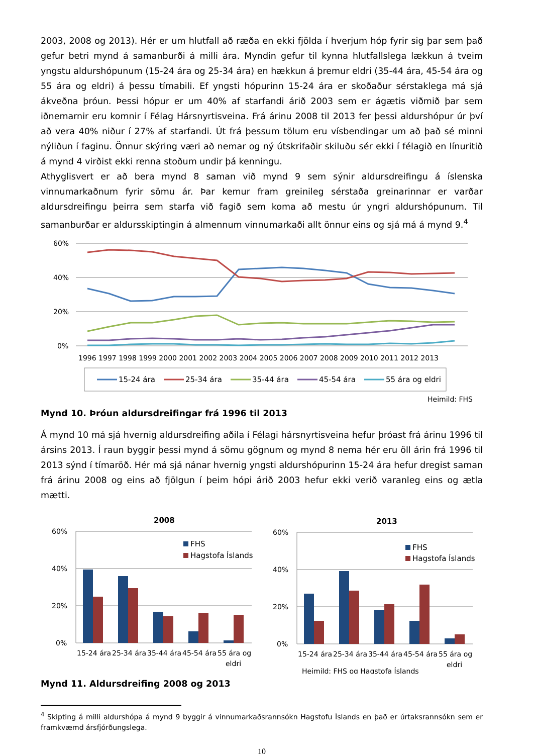2003, 2008 og 2013). Hér er um hlutfall að ræða en ekki fjölda í hverjum hóp fyrir sig þar sem það gefur betri mynd á samanburði á milli ára. Myndin gefur til kynna hlutfallslega lækkun á tveim yngstu aldurshópunum (15-24 ára og 25-34 ára) en hækkun á þremur eldri (35-44 ára, 45-54 ára og 55 ára og eldri) á þessu tímabili. Ef yngsti hópurinn 15-24 ára er skoðaður sérstaklega má sjá ákveðna þróun. Þessi hópur er um 40% af starfandi árið 2003 sem er ágætis viðmið þar sem iðnemarnir eru komnir í Félag Hársnyrtisveina. Frá árinu 2008 til 2013 fer þessi aldurshópur úr því að vera 40% niður í 27% af starfandi. Út frá þessum tölum eru vísbendingar um að það sé minni nýliðun í faginu. Önnur skýring væri að nemar og ný útskrifaðir skiluðu sér ekki í félagið en línuritið á mynd 4 virðist ekki renna stoðum undir þá kenningu.
Athyglisvert er að bera mynd 8 saman við mynd 9 sem sýnir aldursdreifingu á íslenska vinnumarkaðnum fyrir sömu ár. Þar kemur fram greinileg sérstaða greinarinnar er varðar aldursdreifingu þeirra sem starfa við fagið sem koma að mestu úr yngri aldurshópunum. Til samanburðar er aldursskiptingin á almennum vinnumarkaði allt önnur eins og sjá má á mynd 9.<sup>4</sup>
60%
40%
20%
0%
1996 1997 1998 1999 2000 2001 2002 2003 2004 2005 2006 2007 2008 2009 2010 2011 2012 2013
15-24 ára
25-34 ára
35-44 ára
45-54 ára
55 ára og eldri
Heimild: FHS
Mynd 10. Þróun aldursdreifingar frá 1996 til 2013
Á mynd 10 má sjá hvernig aldursdreifing aðila í Félagi hársnyrtisveina hefur þróast frá árinu 1996 til ársins 2013. Í raun byggir þessi mynd á sömu gögnum og mynd 8 nema hér eru öll árin frá 1996 til 2013 sýnd í tímaröð. Hér má sjá nánar hvernig yngsti aldurshópurinn 15-24 ára hefur dregist saman frá árinu 2008 og eins að fjölgun í þeim hópi árið 2003 hefur ekki verið varanleg eins og ætla mætti.
2008
60%
40%
20%
0%
FHS
Hagstofa Íslands
15-24 ára
25-34 ára
35-44 ára
45-54 ára
55 ára og
eldri
2013
60%
40%
20%
0%
FHS
Hagstofa Íslands
15-24 ára
25-34 ára
35-44 ára
45-54 ára
55 ára og
eldri
Heimild: FHS og Hagstofa Íslands
Mynd 11. Aldursdreifing 2008 og 2013
<sup>4</sup> Skipting á milli aldurshópa á mynd 9 byggir á vinnumarkaðsrannsókn Hagstofu Íslands en það er úrtaksrannsókn sem er framkvæmd ársfjórðungslega.
10